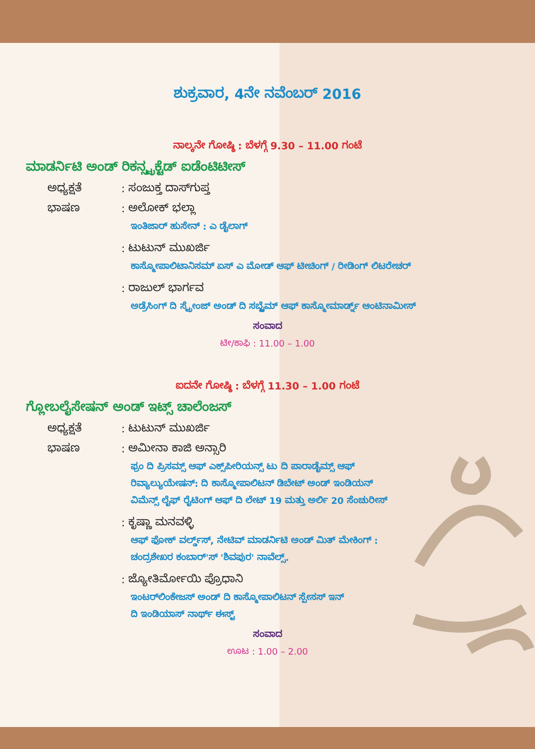ಶುಕ್ರವಾರ, 4ನೇ ನವೆಂಬರ್ 2016
ನಾಲ್ಕನೇ ಗೋಷ್ಠಿ : ಬೆಳಗ್ಗೆ 9.30 – 11.00 ಗಂಟೆ
ಮಾಡರ್ನಿಟಿ ಅಂಡ್ ರಿಕನ್ಸ್ಟ್ರಕ್ಟೆಡ್ ಐಡೆಂಟಿಟೀಸ್
ಅಧ್ಯಕ್ಷತೆ: ಸಂಜುಕ್ತ ದಾಸ್‌ಗುಪ್ತ
ಭಾಷಣ: ಅಲೋಕ್ ಭಲ್ಲಾ
ಇಂತಿಜಾರ್ ಹುಸೇನ್ : ಎ ಡೈಲಾಗ್
: ಟುಟುನ್ ಮುಖರ್ಜಿ
ಕಾಸ್ಮೋಪಾಲಿಟಾನಿಸಮ್ ಏಸ್ ಎ ಮೋಡ್ ಆಫ್ ಟೀಚಿಂಗ್ / ರೀಡಿಂಗ್ ಲಿಟರೇಚರ್
: ರಾಜುಲ್ ಭಾರ್ಗವ
ಅಡ್ರೆಸಿಂಗ್ ದಿ ಸ್ಟ್ರೇಂಜ್ ಅಂಡ್ ದಿ ಸಬ್ಲೈಮ್ ಆಫ್ ಕಾಸ್ಮೋಮಾರ್ಡ್ನ್ ಆಂಟಿನಾಮೀಸ್
ಸಂವಾದ
ಟೀ/ಕಾಫಿ : 11.00 – 1.00
ಐದನೇ ಗೋಷ್ಠಿ : ಬೆಳಗ್ಗೆ 11.30 – 1.00 ಗಂಟೆ
ಗ್ಲೋಬಲೈಸೇಷನ್ ಅಂಡ್ ಇಟ್ಸ್ ಚಾಲೆಂಜಸ್
ಅಧ್ಯಕ್ಷತೆ: ಟುಟುನ್ ಮುಖರ್ಜಿ
ಭಾಷಣ: ಅಮೀನಾ ಕಾಜಿ ಅನ್ಸಾರಿ
ಫ್ರಂ ದಿ ಪ್ರಿಸಮ್ಸ್ ಆಫ್ ಎಕ್ಸ್‌ಪೀರಿಯನ್ಸ್ ಟು ದಿ ಪಾರಾಡೈಮ್ಸ್ ಆಫ್
ರಿವ್ಯಾಲ್ಯುಯೇಷನ್: ದಿ ಕಾಸ್ಮೋಪಾಲಿಟನ್ ಡಿಬೇಟ್ ಅಂಡ್ ಇಂಡಿಯನ್
ವಿಮೆನ್ಸ್ ಲೈಫ್ ರೈಟಿಂಗ್ ಆಫ್ ದಿ ಲೇಟ್ 19 ಮತ್ತು ಅರ್ಲಿ 20 ಸೆಂಚುರೀಸ್
: ಕೃಷ್ಣಾ ಮನವಳ್ಳಿ
ಆಫ್ ಫೋಕ್ ವರ್ಲ್ಡ್‌ಸ್, ನೇಟಿವ್ ಮಾಡರ್ನಿಟಿ ಅಂಡ್ ಮಿತ್ ಮೇಕಿಂಗ್ :
ಚಂದ್ರಶೇಖರ ಕಂಬಾರ್'ಸ್ 'ಶಿವಪುರ' ನಾವೆಲ್ಸ್.
: ಜ್ಯೋತಿರ್ಮೋಯಿ ಪ್ರೊಧಾನಿ
ಇಂಟರ್‌ಲಿಂಕೇಜಸ್ ಅಂಡ್ ದಿ ಕಾಸ್ಮೋಪಾಲಿಟನ್ ಸ್ಪೇಸಸ್ ಇನ್
ದಿ ಇಂಡಿಯಾಸ್ ನಾರ್ಥ್ ಈಸ್ಟ್
ಸಂವಾದ
ಊಟ : 1.00 – 2.00